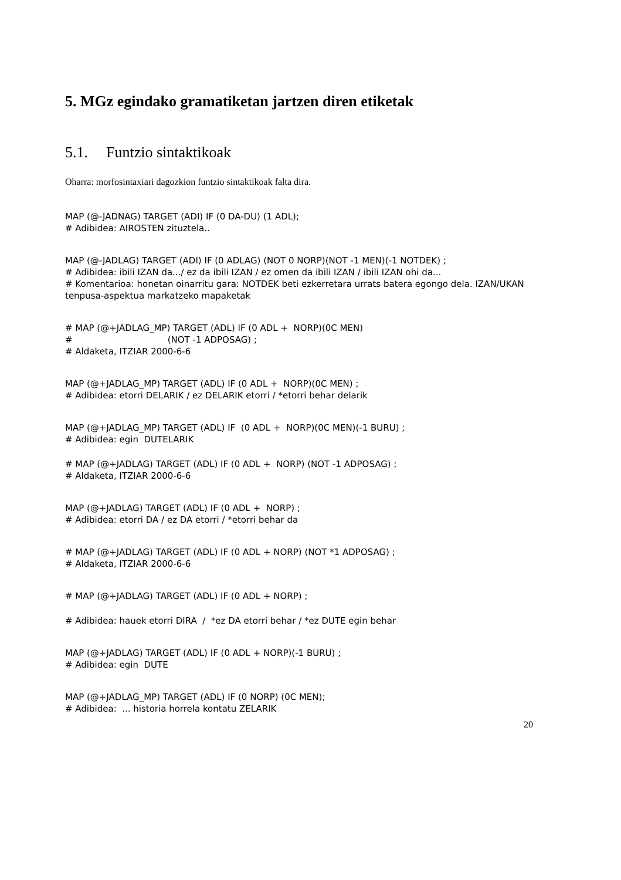5. MGz egindako gramatiketan jartzen diren etiketak
5.1. Funtzio sintaktikoak
Oharra: morfosintaxiari dagozkion funtzio sintaktikoak falta dira.
MAP (@-JADNAG) TARGET (ADI) IF (0 DA-DU) (1 ADL); # Adibidea: AIROSTEN zituztela..
MAP (@-JADLAG) TARGET (ADI) IF (0 ADLAG) (NOT 0 NORP)(NOT -1 MEN)(-1 NOTDEK) ; # Adibidea: ibili IZAN da.../ ez da ibili IZAN / ez omen da ibili IZAN / ibili IZAN ohi da... # Komentarioa: honetan oinarritu gara: NOTDEK beti ezkerretara urrats batera egongo dela. IZAN/UKAN tenpusa-aspektua markatzeko mapaketak
# MAP (@+JADLAG_MP) TARGET (ADL) IF (0 ADL + NORP)(0C MEN) # (NOT -1 ADPOSAG) ; # Aldaketa, ITZIAR 2000-6-6
MAP (@+JADLAG_MP) TARGET (ADL) IF (0 ADL + NORP)(0C MEN) ; # Adibidea: etorri DELARIK / ez DELARIK etorri / *etorri behar delarik
MAP (@+JADLAG_MP) TARGET (ADL) IF (0 ADL + NORP)(0C MEN)(-1 BURU) ; # Adibidea: egin DUTELARIK
# MAP (@+JADLAG) TARGET (ADL) IF (0 ADL + NORP) (NOT -1 ADPOSAG) ; # Aldaketa, ITZIAR 2000-6-6
MAP (@+JADLAG) TARGET (ADL) IF (0 ADL + NORP) ; # Adibidea: etorri DA / ez DA etorri / *etorri behar da
# MAP (@+JADLAG) TARGET (ADL) IF (0 ADL + NORP) (NOT *1 ADPOSAG) ; # Aldaketa, ITZIAR 2000-6-6
# MAP (@+JADLAG) TARGET (ADL) IF (0 ADL + NORP) ;
# Adibidea: hauek etorri DIRA / *ez DA etorri behar / *ez DUTE egin behar
MAP (@+JADLAG) TARGET (ADL) IF (0 ADL + NORP)(-1 BURU) ; # Adibidea: egin DUTE
MAP (@+JADLAG_MP) TARGET (ADL) IF (0 NORP) (0C MEN); # Adibidea: ... historia horrela kontatu ZELARIK
20